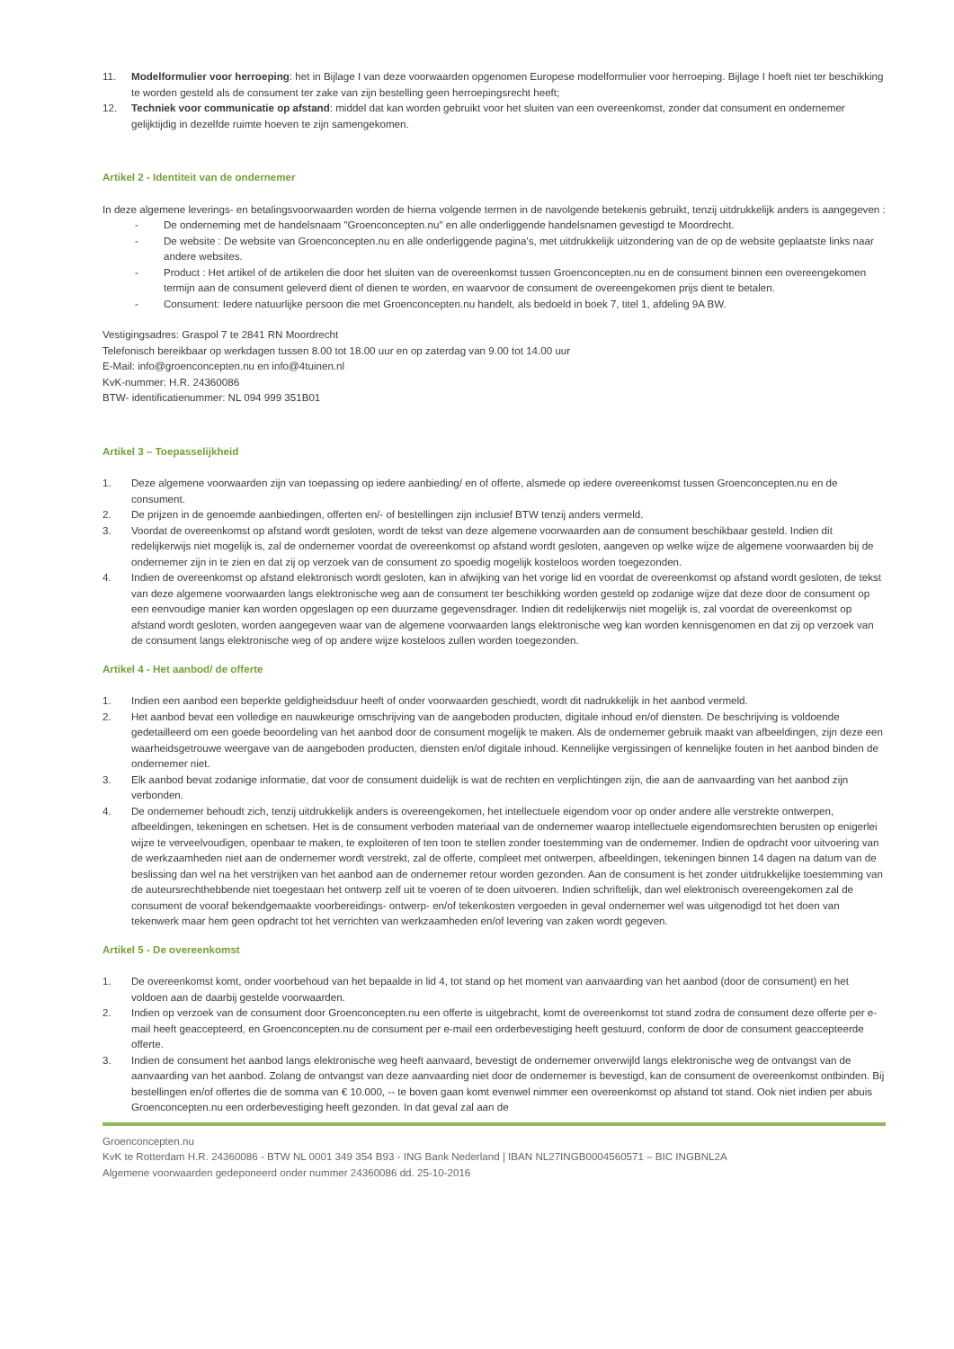11. Modelformulier voor herroeping: het in Bijlage I van deze voorwaarden opgenomen Europese modelformulier voor herroeping. Bijlage I hoeft niet ter beschikking te worden gesteld als de consument ter zake van zijn bestelling geen herroepingsrecht heeft;
12. Techniek voor communicatie op afstand: middel dat kan worden gebruikt voor het sluiten van een overeenkomst, zonder dat consument en ondernemer gelijktijdig in dezelfde ruimte hoeven te zijn samengekomen.
Artikel 2 - Identiteit van de ondernemer
In deze algemene leverings- en betalingsvoorwaarden worden de hierna volgende termen in de navolgende betekenis gebruikt, tenzij uitdrukkelijk anders is aangegeven :
- De onderneming met de handelsnaam "Groenconcepten.nu" en alle onderliggende handelsnamen gevestigd te Moordrecht.
- De website : De website van Groenconcepten.nu en alle onderliggende pagina's, met uitdrukkelijk uitzondering van de op de website geplaatste links naar andere websites.
- Product : Het artikel of de artikelen die door het sluiten van de overeenkomst tussen Groenconcepten.nu en de consument binnen een overeengekomen termijn aan de consument geleverd dient of dienen te worden, en waarvoor de consument de overeengekomen prijs dient te betalen.
- Consument: Iedere natuurlijke persoon die met Groenconcepten.nu handelt, als bedoeld in boek 7, titel 1, afdeling 9A BW.
Vestigingsadres: Graspol 7 te 2841 RN Moordrecht
Telefonisch bereikbaar op werkdagen tussen 8.00 tot 18.00 uur en op zaterdag van 9.00 tot 14.00 uur
E-Mail: info@groenconcepten.nu en info@4tuinen.nl
KvK-nummer: H.R. 24360086
BTW- identificatienummer: NL 094 999 351B01
Artikel 3 – Toepasselijkheid
1. Deze algemene voorwaarden zijn van toepassing op iedere aanbieding/ en of offerte, alsmede op iedere overeenkomst tussen Groenconcepten.nu en de consument.
2. De prijzen in de genoemde aanbiedingen, offerten en/- of bestellingen zijn inclusief BTW tenzij anders vermeld.
3. Voordat de overeenkomst op afstand wordt gesloten, wordt de tekst van deze algemene voorwaarden aan de consument beschikbaar gesteld. Indien dit redelijkerwijs niet mogelijk is, zal de ondernemer voordat de overeenkomst op afstand wordt gesloten, aangeven op welke wijze de algemene voorwaarden bij de ondernemer zijn in te zien en dat zij op verzoek van de consument zo spoedig mogelijk kosteloos worden toegezonden.
4. Indien de overeenkomst op afstand elektronisch wordt gesloten, kan in afwijking van het vorige lid en voordat de overeenkomst op afstand wordt gesloten, de tekst van deze algemene voorwaarden langs elektronische weg aan de consument ter beschikking worden gesteld op zodanige wijze dat deze door de consument op een eenvoudige manier kan worden opgeslagen op een duurzame gegevensdrager. Indien dit redelijkerwijs niet mogelijk is, zal voordat de overeenkomst op afstand wordt gesloten, worden aangegeven waar van de algemene voorwaarden langs elektronische weg kan worden kennisgenomen en dat zij op verzoek van de consument langs elektronische weg of op andere wijze kosteloos zullen worden toegezonden.
Artikel 4 - Het aanbod/ de offerte
1. Indien een aanbod een beperkte geldigheidsduur heeft of onder voorwaarden geschiedt, wordt dit nadrukkelijk in het aanbod vermeld.
2. Het aanbod bevat een volledige en nauwkeurige omschrijving van de aangeboden producten, digitale inhoud en/of diensten. De beschrijving is voldoende gedetailleerd om een goede beoordeling van het aanbod door de consument mogelijk te maken. Als de ondernemer gebruik maakt van afbeeldingen, zijn deze een waarheidsgetrouwe weergave van de aangeboden producten, diensten en/of digitale inhoud. Kennelijke vergissingen of kennelijke fouten in het aanbod binden de ondernemer niet.
3. Elk aanbod bevat zodanige informatie, dat voor de consument duidelijk is wat de rechten en verplichtingen zijn, die aan de aanvaarding van het aanbod zijn verbonden.
4. De ondernemer behoudt zich, tenzij uitdrukkelijk anders is overeengekomen, het intellectuele eigendom voor op onder andere alle verstrekte ontwerpen, afbeeldingen, tekeningen en schetsen. Het is de consument verboden materiaal van de ondernemer waarop intellectuele eigendomsrechten berusten op enigerlei wijze te verveelvoudigen, openbaar te maken, te exploiteren of ten toon te stellen zonder toestemming van de ondernemer. Indien de opdracht voor uitvoering van de werkzaamheden niet aan de ondernemer wordt verstrekt, zal de offerte, compleet met ontwerpen, afbeeldingen, tekeningen binnen 14 dagen na datum van de beslissing dan wel na het verstrijken van het aanbod aan de ondernemer retour worden gezonden. Aan de consument is het zonder uitdrukkelijke toestemming van de auteursrechthebbende niet toegestaan het ontwerp zelf uit te voeren of te doen uitvoeren. Indien schriftelijk, dan wel elektronisch overeengekomen zal de consument de vooraf bekendgemaakte voorbereidings- ontwerp- en/of tekenkosten vergoeden in geval ondernemer wel was uitgenodigd tot het doen van tekenwerk maar hem geen opdracht tot het verrichten van werkzaamheden en/of levering van zaken wordt gegeven.
Artikel 5 - De overeenkomst
1. De overeenkomst komt, onder voorbehoud van het bepaalde in lid 4, tot stand op het moment van aanvaarding van het aanbod (door de consument) en het voldoen aan de daarbij gestelde voorwaarden.
2. Indien op verzoek van de consument door Groenconcepten.nu een offerte is uitgebracht, komt de overeenkomst tot stand zodra de consument deze offerte per e-mail heeft geaccepteerd, en Groenconcepten.nu de consument per e-mail een orderbevestiging heeft gestuurd, conform de door de consument geaccepteerde offerte.
3. Indien de consument het aanbod langs elektronische weg heeft aanvaard, bevestigt de ondernemer onverwijld langs elektronische weg de ontvangst van de aanvaarding van het aanbod. Zolang de ontvangst van deze aanvaarding niet door de ondernemer is bevestigd, kan de consument de overeenkomst ontbinden. Bij bestellingen en/of offertes die de somma van € 10.000, -- te boven gaan komt evenwel nimmer een overeenkomst op afstand tot stand. Ook niet indien per abuis Groenconcepten.nu een orderbevestiging heeft gezonden. In dat geval zal aan de
Groenconcepten.nu
KvK te Rotterdam H.R. 24360086 - BTW NL 0001 349 354 B93 - ING Bank Nederland | IBAN NL27INGB0004560571 – BIC INGBNL2A
Algemene voorwaarden gedeponeerd onder nummer 24360086 dd. 25-10-2016